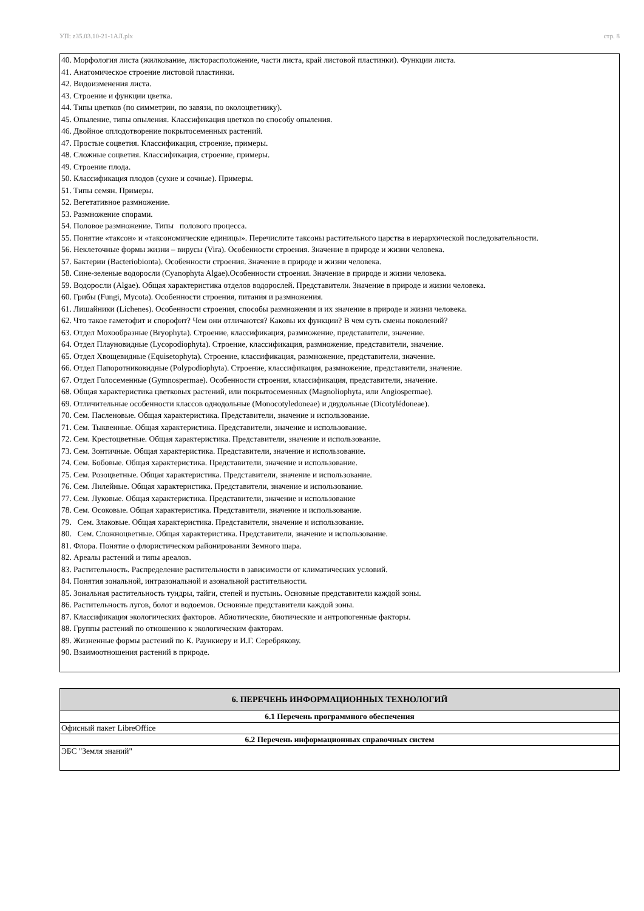УП: z35.03.10-21-1АЛ.plx стр. 8
40. Морфология листа (жилкование, листорасположение, части листа, край листовой пластинки). Функции листа.
41. Анатомическое строение листовой пластинки.
42. Видоизменения листа.
43. Строение и функции цветка.
44. Типы цветков (по симметрии, по завязи, по околоцветнику).
45. Опыление, типы опыления. Классификация цветков по способу опыления.
46. Двойное оплодотворение покрытосеменных растений.
47. Простые соцветия. Классификация, строение, примеры.
48. Сложные соцветия. Классификация, строение, примеры.
49. Строение плода.
50. Классификация плодов (сухие и сочные). Примеры.
51. Типы семян. Примеры.
52. Вегетативное размножение.
53. Размножение спорами.
54. Половое размножение. Типы полового процесса.
55. Понятие «таксон» и «таксономические единицы». Перечислите таксоны растительного царства в иерархической последовательности.
56. Неклеточные формы жизни – вирусы (Vira). Особенности строения. Значение в природе и жизни человека.
57. Бактерии (Bacteriobionta). Особенности строения. Значение в природе и жизни человека.
58. Сине-зеленые водоросли (Cyanophyta Algae).Особенности строения. Значение в природе и жизни человека.
59. Водоросли (Algae). Общая характеристика отделов водорослей. Представители. Значение в природе и жизни человека.
60. Грибы (Fungi, Mycota). Особенности строения, питания и размножения.
61. Лишайники (Lichenes). Особенности строения, способы размножения и их значение в природе и жизни человека.
62. Что такое гаметофит и спорофит? Чем они отличаются? Каковы их функции? В чем суть смены поколений?
63. Отдел Мохообразные (Bryophyta). Строение, классификация, размножение, представители, значение.
64. Отдел Плауновидные (Lycopodiophyta). Строение, классификация, размножение, представители, значение.
65. Отдел Хвощевидные (Equisetophyta). Строение, классификация, размножение, представители, значение.
66. Отдел Папоротниковидные (Polypodiophyta). Строение, классификация, размножение, представители, значение.
67. Отдел Голосеменные (Gymnospermae). Особенности строения, классификация, представители, значение.
68. Общая характеристика цветковых растений, или покрытосеменных (Magnoliophyta, или Angiospermae).
69. Отличительные особенности классов однодольные (Monocotyledoneae) и двудольные (Dicotylédoneae).
70. Сем. Пасленовые. Общая характеристика. Представители, значение и использование.
71. Сем. Тыквенные. Общая характеристика. Представители, значение и использование.
72. Сем. Крестоцветные. Общая характеристика. Представители, значение и использование.
73. Сем. Зонтичные. Общая характеристика. Представители, значение и использование.
74. Сем. Бобовые. Общая характеристика. Представители, значение и использование.
75. Сем. Розоцветные. Общая характеристика. Представители, значение и использование.
76. Сем. Лилейные. Общая характеристика. Представители, значение и использование.
77. Сем. Луковые. Общая характеристика. Представители, значение и использование
78. Сем. Осоковые. Общая характеристика. Представители, значение и использование.
79. Сем. Злаковые. Общая характеристика. Представители, значение и использование.
80. Сем. Сложноцветные. Общая характеристика. Представители, значение и использование.
81. Флора. Понятие о флористическом районировании Земного шара.
82. Ареалы растений и типы ареалов.
83. Растительность. Распределение растительности в зависимости от климатических условий.
84. Понятия зональной, интразональной и азональной растительности.
85. Зональная растительность тундры, тайги, степей и пустынь. Основные представители каждой зоны.
86. Растительность лугов, болот и водоемов. Основные представители каждой зоны.
87. Классификация экологических факторов. Абиотические, биотические и антропогенные факторы.
88. Группы растений по отношению к экологическим факторам.
89. Жизненные формы растений по К. Раункиеру и И.Г. Серебрякову.
90. Взаимоотношения растений в природе.
| 6. ПЕРЕЧЕНЬ ИНФОРМАЦИОННЫХ ТЕХНОЛОГИЙ |
| --- |
| 6.1 Перечень программного обеспечения |
| Офисный пакет LibreOffice |
| 6.2 Перечень информационных справочных систем |
| ЭБС "Земля знаний" |